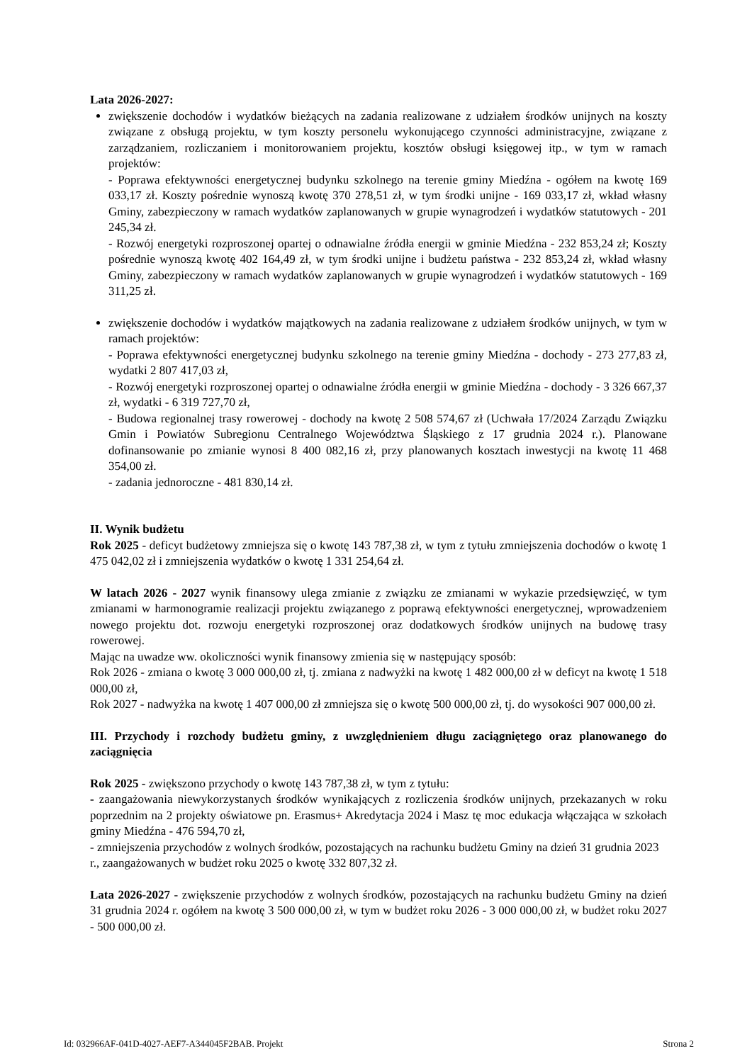Lata 2026-2027:
zwiększenie dochodów i wydatków bieżących na zadania realizowane z udziałem środków unijnych na koszty związane z obsługą projektu, w tym koszty personelu wykonującego czynności administracyjne, związane z zarządzaniem, rozliczaniem i monitorowaniem projektu, kosztów obsługi księgowej itp., w tym w ramach projektów:
- Poprawa efektywności energetycznej budynku szkolnego na terenie gminy Miedźna - ogółem na kwotę 169 033,17 zł. Koszty pośrednie wynoszą kwotę 370 278,51 zł, w tym środki unijne - 169 033,17 zł, wkład własny Gminy, zabezpieczony w ramach wydatków zaplanowanych w grupie wynagrodzeń i wydatków statutowych - 201 245,34 zł.
- Rozwój energetyki rozproszonej opartej o odnawialne źródła energii w gminie Miedźna - 232 853,24 zł; Koszty pośrednie wynoszą kwotę 402 164,49 zł, w tym środki unijne i budżetu państwa - 232 853,24 zł, wkład własny Gminy, zabezpieczony w ramach wydatków zaplanowanych w grupie wynagrodzeń i wydatków statutowych - 169 311,25 zł.
zwiększenie dochodów i wydatków majątkowych na zadania realizowane z udziałem środków unijnych, w tym w ramach projektów:
- Poprawa efektywności energetycznej budynku szkolnego na terenie gminy Miedźna - dochody - 273 277,83 zł, wydatki 2 807 417,03 zł,
- Rozwój energetyki rozproszonej opartej o odnawialne źródła energii w gminie Miedźna - dochody - 3 326 667,37 zł, wydatki - 6 319 727,70 zł,
- Budowa regionalnej trasy rowerowej - dochody na kwotę 2 508 574,67 zł (Uchwała 17/2024 Zarządu Związku Gmin i Powiatów Subregionu Centralnego Województwa Śląskiego z 17 grudnia 2024 r.). Planowane dofinansowanie po zmianie wynosi 8 400 082,16 zł, przy planowanych kosztach inwestycji na kwotę 11 468 354,00 zł.
- zadania jednoroczne - 481 830,14 zł.
II. Wynik budżetu
Rok 2025 - deficyt budżetowy zmniejsza się o kwotę 143 787,38 zł, w tym z tytułu zmniejszenia dochodów o kwotę 1 475 042,02 zł i zmniejszenia wydatków o kwotę 1 331 254,64 zł.
W latach 2026 - 2027 wynik finansowy ulega zmianie z związku ze zmianami w wykazie przedsięwzięć, w tym zmianami w harmonogramie realizacji projektu związanego z poprawą efektywności energetycznej, wprowadzeniem nowego projektu dot. rozwoju energetyki rozproszonej oraz dodatkowych środków unijnych na budowę trasy rowerowej.
Mając na uwadze ww. okoliczności wynik finansowy zmienia się w następujący sposób:
Rok 2026 - zmiana o kwotę 3 000 000,00 zł, tj. zmiana z nadwyżki na kwotę 1 482 000,00 zł w deficyt na kwotę 1 518 000,00 zł,
Rok 2027 - nadwyżka na kwotę 1 407 000,00 zł zmniejsza się o kwotę 500 000,00 zł, tj. do wysokości 907 000,00 zł.
III. Przychody i rozchody budżetu gminy, z uwzględnieniem długu zaciągniętego oraz planowanego do zaciągnięcia
Rok 2025 - zwiększono przychody o kwotę 143 787,38 zł, w tym z tytułu:
- zaangażowania niewykorzystanych środków wynikających z rozliczenia środków unijnych, przekazanych w roku poprzednim na 2 projekty oświatowe pn. Erasmus+ Akredytacja 2024 i Masz tę moc edukacja włączająca w szkołach gminy Miedźna - 476 594,70 zł,
- zmniejszenia przychodów z wolnych środków, pozostających na rachunku budżetu Gminy na dzień 31 grudnia 2023 r., zaangażowanych w budżet roku 2025 o kwotę 332 807,32 zł.
Lata 2026-2027 - zwiększenie przychodów z wolnych środków, pozostających na rachunku budżetu Gminy na dzień 31 grudnia 2024 r. ogółem na kwotę 3 500 000,00 zł, w tym w budżet roku 2026 - 3 000 000,00 zł, w budżet roku 2027 - 500 000,00 zł.
Id: 032966AF-041D-4027-AEF7-A344045F2BAB. Projekt Strona 2